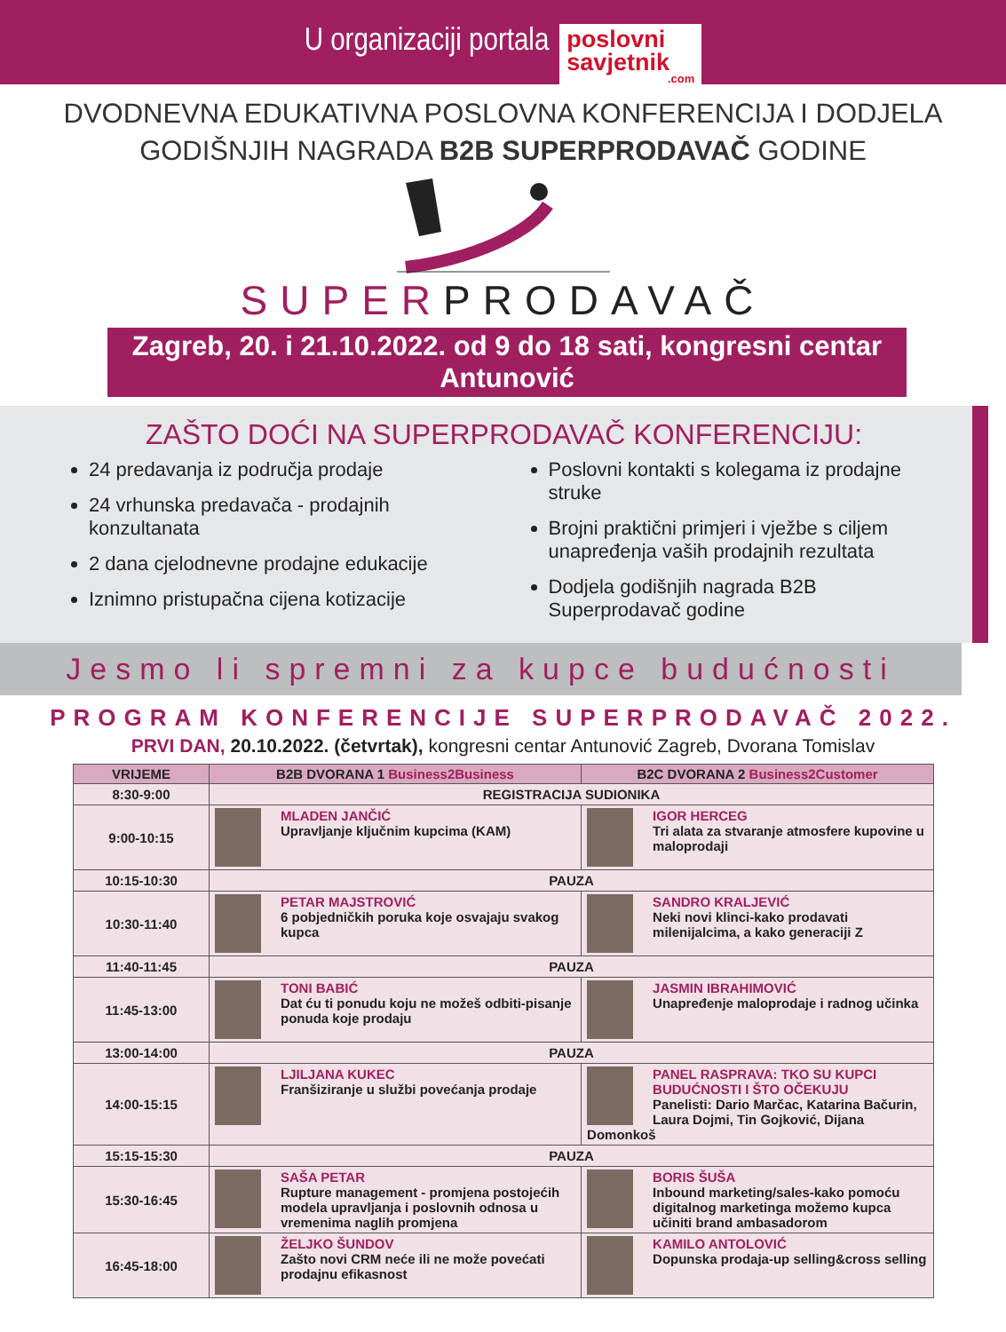U organizaciji portala
poslovni
savjetnik
.com
DVODNEVNA EDUKATIVNA POSLOVNA KONFERENCIJA I DODJELA
GODIŠNJIH NAGRADA B2B SUPERPRODAVAČ GODINE
SUPERPRODAVAČ
Zagreb, 20. i 21.10.2022. od 9 do 18 sati, kongresni centar Antunović
ZAŠTO DOĆI NA SUPERPRODAVAČ KONFERENCIJU:
24 predavanja iz područja prodaje
24 vrhunska predavača - prodajnih konzultanata
2 dana cjelodnevne prodajne edukacije
Iznimno pristupačna cijena kotizacije
Poslovni kontakti s kolegama iz prodajne struke
Brojni praktični primjeri i vježbe s ciljem unapređenja vaših prodajnih rezultata
Dodjela godišnjih nagrada B2B Superprodavač godine
Jesmo li spremni za kupce budućnosti
PROGRAM KONFERENCIJE SUPERPRODAVAČ 2022.
PRVI DAN, 20.10.2022. (četvrtak), kongresni centar Antunović Zagreb, Dvorana Tomislav
| VRIJEME | B2B DVORANA 1 Business2Business | B2C DVORANA 2 Business2Customer |
| --- | --- | --- |
| 8:30-9:00 | REGISTRACIJA SUDIONIKA | |
| 9:00-10:15 | MLADEN JANČIĆ Upravljanje ključnim kupcima (KAM) | IGOR HERCEG Tri alata za stvaranje atmosfere kupovine u maloprodaji |
| 10:15-10:30 | PAUZA | |
| 10:30-11:40 | PETAR MAJSTROVIĆ 6 pobjedničkih poruka koje osvajaju svakog kupca | SANDRO KRALJEVIĆ Neki novi klinci-kako prodavati milenijalcima, a kako generaciji Z |
| 11:40-11:45 | PAUZA | |
| 11:45-13:00 | TONI BABIĆ Dat ću ti ponudu koju ne možeš odbiti-pisanje ponuda koje prodaju | JASMIN IBRAHIMOVIĆ Unapređenje maloprodaje i radnog učinka |
| 13:00-14:00 | PAUZA | |
| 14:00-15:15 | LJILJANA KUKEC Franšiziranje u službi povećanja prodaje | PANEL RASPRAVA: TKO SU KUPCI BUDUĆNOSTI I ŠTO OČEKUJU Panelisti: Dario Marčac, Katarina Bačurin, Laura Dojmi, Tin Gojković, Dijana Domonkoš |
| 15:15-15:30 | PAUZA | |
| 15:30-16:45 | SAŠA PETAR Rupture management - promjena postojećih modela upravljanja i poslovnih odnosa u vremenima naglih promjena | BORIS ŠUŠA Inbound marketing/sales-kako pomoću digitalnog marketinga možemo kupca učiniti brand ambasadorom |
| 16:45-18:00 | ŽELJKO ŠUNDOV Zašto novi CRM neće ili ne može povećati prodajnu efikasnost | KAMILO ANTOLOVIĆ Dopunska prodaja-up selling&cross selling |